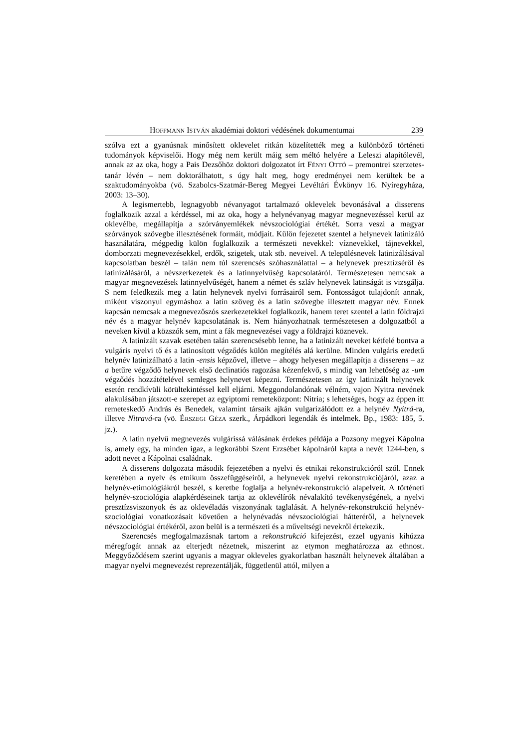HOFFMANN ISTVÁN akadémiai doktori védésének dokumentumai 239
szólva ezt a gyanúsnak minősített oklevelet ritkán közelítették meg a különböző történeti tudományok képviselői. Hogy még nem került máig sem méltó helyére a Leleszi alapító­levél, annak az az oka, hogy a Pais Dezsőhöz doktori dolgozatot írt FÉNYI OTTÓ – pre­montrei szerzetes-tanár lévén – nem doktorálhatott, s úgy halt meg, hogy eredményei nem kerültek be a szaktudományokba (vö. Szabolcs-Szatmár-Bereg Megyei Levéltári Évkönyv 16. Nyíregyháza, 2003: 13–30).
A legismertebb, legnagyobb névanyagot tartalmazó oklevelek bevonásával a disserens foglalkozik azzal a kérdéssel, mi az oka, hogy a helynévanyag magyar megnevezéssel ke­rül az oklevélbe, megállapítja a szórványemlékek névszociológiai értékét. Sorra veszi a magyar szórványok szövegbe illesztésének formáit, módjait. Külön fejezetet szentel a helynevek latinizáló használatára, mégpedig külön foglalkozik a természeti nevekkel: víznevekkel, tájnevekkel, domborzati megnevezésekkel, erdők, szigetek, utak stb. neveivel. A településnevek latinizálásával kapcsolatban beszél – talán nem túl szerencsés szóhasz­nálattal – a helynevek presztízséről és latinizálásáról, a névszerkezetek és a latinnyelvű­ség kapcsolatáról. Természetesen nemcsak a magyar megnevezések latinnyelvűségét, ha­nem a német és szláv helynevek latinságát is vizsgálja. S nem feledkezik meg a latin helynevek nyelvi forrásairól sem. Fontosságot tulajdonít annak, miként viszonyul egy­máshoz a latin szöveg és a latin szövegbe illesztett magyar név. Ennek kapcsán nemcsak a megnevezőszós szerkezetekkel foglalkozik, hanem teret szentel a latin földrajzi név és a magyar helynév kapcsolatának is. Nem hiányozhatnak természetesen a dolgozatból a neveken kívül a közszók sem, mint a fák megnevezései vagy a földrajzi köznevek.
A latinizált szavak esetében talán szerencsésebb lenne, ha a latinizált neveket kétfelé bontva a vulgáris nyelvi tő és a latinosított végződés külön megítélés alá kerülne. Minden vulgáris eredetű helynév latinizálható a latin -ensis képzővel, illetve – ahogy helyesen megállapítja a disserens – az a betűre végződő helynevek első declinatiós ragozása kézen­fekvő, s mindig van lehetőség az -um végződés hozzátételével semleges helynevet képezni. Természetesen az így latinizált helynevek esetén rendkívüli körültekintéssel kell eljárni. Meggondolandónak vélném, vajon Nyitra nevének alakulásában játszott-e szerepet az egyiptomi remeteközpont: Nitria; s lehetséges, hogy az éppen itt remeteskedő András és Benedek, valamint társaik ajkán vulgarizálódott ez a helynév Nyitrá-ra, illetve Nitravá-ra (vö. ÉRSZEGI GÉZA szerk., Árpádkori legendák és intelmek. Bp., 1983: 185, 5. jz.).
A latin nyelvű megnevezés vulgárissá válásának érdekes példája a Pozsony megyei Kápolna is, amely egy, ha minden igaz, a legkorábbi Szent Erzsébet kápolnáról kapta a nevét 1244-ben, s adott nevet a Kápolnai családnak.
A disserens dolgozata második fejezetében a nyelvi és etnikai rekonstrukcióról szól. Ennek keretében a nyelv és etnikum összefüggéseiről, a helynevek nyelvi rekonstrukció­járól, azaz a helynév-etimológiákról beszél, s keretbe foglalja a helynév-rekonstrukció alapelveit. A történeti helynév-szociológia alapkérdéseinek tartja az oklevélírók névala­kító tevékenységének, a nyelvi presztízsviszonyok és az oklevéladás viszonyának taglalá­sát. A helynév-rekonstrukció helynév-szociológiai vonatkozásait követően a helynévadás névszociológiai hátteréről, a helynevek névszociológiai értékéről, azon belül is a termé­szeti és a műveltségi nevekről értekezik.
Szerencsés megfogalmazásnak tartom a rekonstrukció kifejezést, ezzel ugyanis ki­húzza méregfogát annak az elterjedt nézetnek, miszerint az etymon meghatározza az ethnost. Meggyőződésem szerint ugyanis a magyar okleveles gyakorlatban használt hely­nevek általában a magyar nyelvi megnevezést reprezentálják, függetlenül attól, milyen a